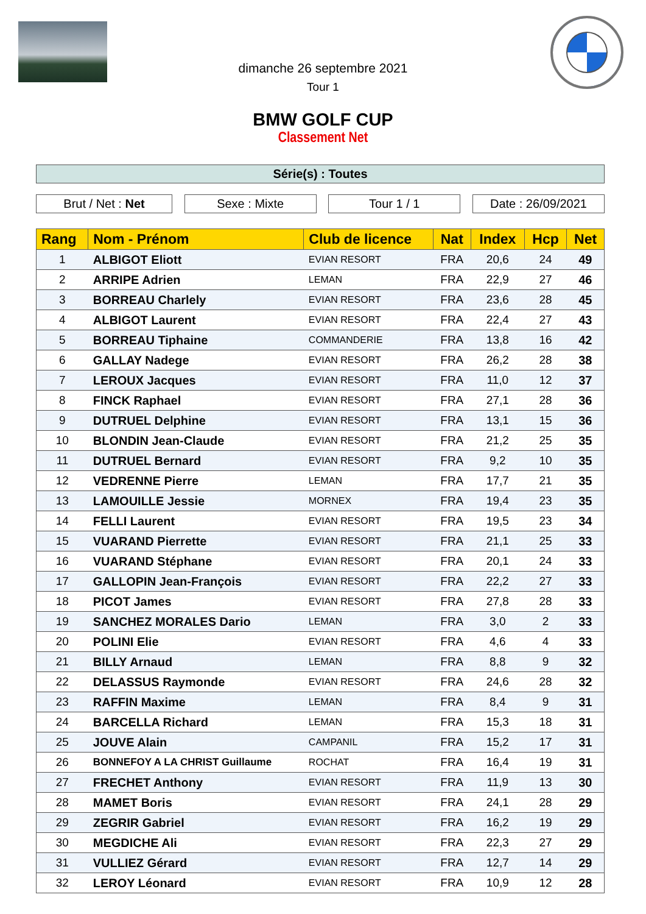dimanche 26 septembre 2021
Tour 1
BMW GOLF CUP
Classement Net
Série(s) : Toutes
Brut / Net : Net Sexe : Mixte Tour 1 / 1 Date : 26/09/2021
| Rang | Nom - Prénom | Club de licence | Nat | Index | Hcp | Net |
| --- | --- | --- | --- | --- | --- | --- |
| 1 | ALBIGOT Eliott | EVIAN RESORT | FRA | 20,6 | 24 | 49 |
| 2 | ARRIPE Adrien | LEMAN | FRA | 22,9 | 27 | 46 |
| 3 | BORREAU Charlely | EVIAN RESORT | FRA | 23,6 | 28 | 45 |
| 4 | ALBIGOT Laurent | EVIAN RESORT | FRA | 22,4 | 27 | 43 |
| 5 | BORREAU Tiphaine | COMMANDERIE | FRA | 13,8 | 16 | 42 |
| 6 | GALLAY Nadege | EVIAN RESORT | FRA | 26,2 | 28 | 38 |
| 7 | LEROUX Jacques | EVIAN RESORT | FRA | 11,0 | 12 | 37 |
| 8 | FINCK Raphael | EVIAN RESORT | FRA | 27,1 | 28 | 36 |
| 9 | DUTRUEL Delphine | EVIAN RESORT | FRA | 13,1 | 15 | 36 |
| 10 | BLONDIN Jean-Claude | EVIAN RESORT | FRA | 21,2 | 25 | 35 |
| 11 | DUTRUEL Bernard | EVIAN RESORT | FRA | 9,2 | 10 | 35 |
| 12 | VEDRENNE Pierre | LEMAN | FRA | 17,7 | 21 | 35 |
| 13 | LAMOUILLE Jessie | MORNEX | FRA | 19,4 | 23 | 35 |
| 14 | FELLI Laurent | EVIAN RESORT | FRA | 19,5 | 23 | 34 |
| 15 | VUARAND Pierrette | EVIAN RESORT | FRA | 21,1 | 25 | 33 |
| 16 | VUARAND Stéphane | EVIAN RESORT | FRA | 20,1 | 24 | 33 |
| 17 | GALLOPIN Jean-François | EVIAN RESORT | FRA | 22,2 | 27 | 33 |
| 18 | PICOT James | EVIAN RESORT | FRA | 27,8 | 28 | 33 |
| 19 | SANCHEZ MORALES Dario | LEMAN | FRA | 3,0 | 2 | 33 |
| 20 | POLINI Elie | EVIAN RESORT | FRA | 4,6 | 4 | 33 |
| 21 | BILLY Arnaud | LEMAN | FRA | 8,8 | 9 | 32 |
| 22 | DELASSUS Raymonde | EVIAN RESORT | FRA | 24,6 | 28 | 32 |
| 23 | RAFFIN Maxime | LEMAN | FRA | 8,4 | 9 | 31 |
| 24 | BARCELLA Richard | LEMAN | FRA | 15,3 | 18 | 31 |
| 25 | JOUVE Alain | CAMPANIL | FRA | 15,2 | 17 | 31 |
| 26 | BONNEFOY A LA CHRIST Guillaume | ROCHAT | FRA | 16,4 | 19 | 31 |
| 27 | FRECHET Anthony | EVIAN RESORT | FRA | 11,9 | 13 | 30 |
| 28 | MAMET Boris | EVIAN RESORT | FRA | 24,1 | 28 | 29 |
| 29 | ZEGRIR Gabriel | EVIAN RESORT | FRA | 16,2 | 19 | 29 |
| 30 | MEGDICHE Ali | EVIAN RESORT | FRA | 22,3 | 27 | 29 |
| 31 | VULLIEZ Gérard | EVIAN RESORT | FRA | 12,7 | 14 | 29 |
| 32 | LEROY Léonard | EVIAN RESORT | FRA | 10,9 | 12 | 28 |